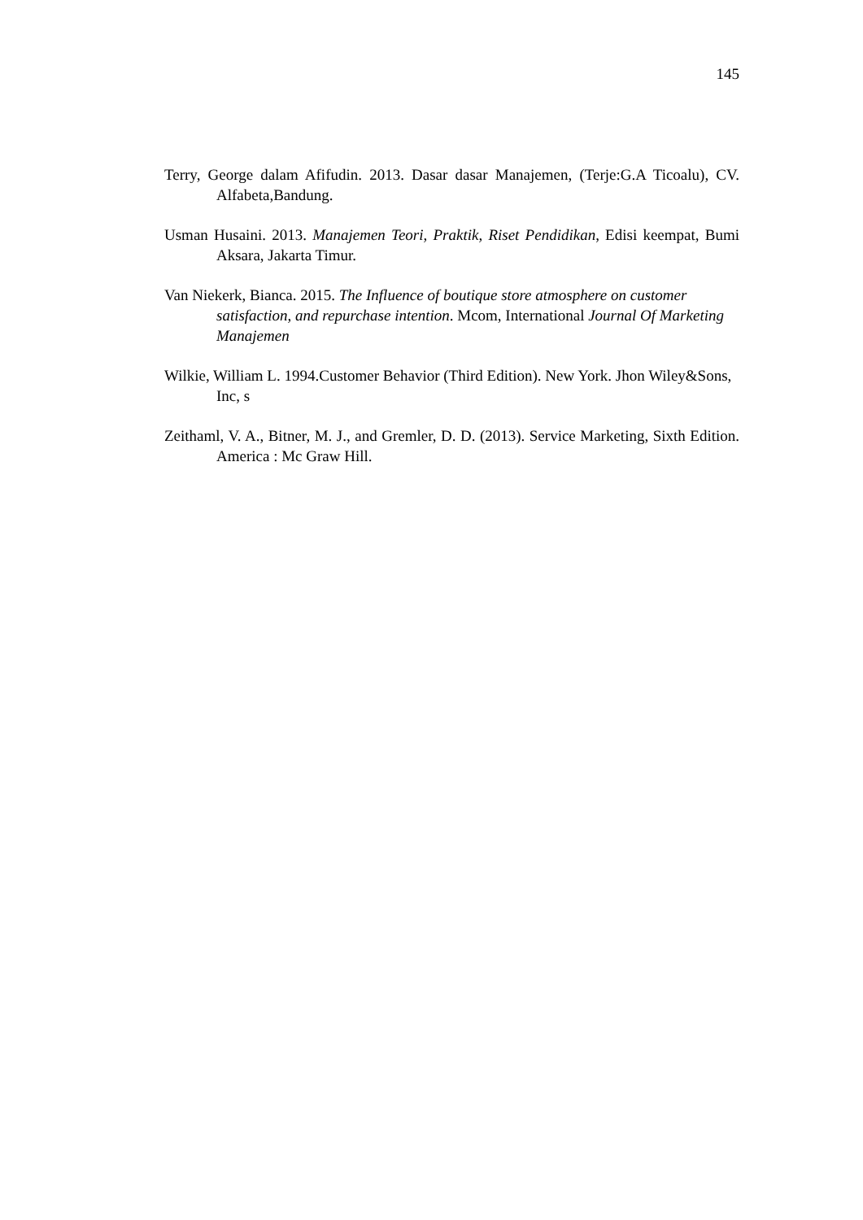145
Terry, George dalam Afifudin. 2013. Dasar dasar Manajemen, (Terje:G.A Ticoalu), CV. Alfabeta,Bandung.
Usman Husaini. 2013. Manajemen Teori, Praktik, Riset Pendidikan, Edisi keempat, Bumi Aksara, Jakarta Timur.
Van Niekerk, Bianca. 2015. The Influence of boutique store atmosphere on customer satisfaction, and repurchase intention. Mcom, International Journal Of Marketing Manajemen
Wilkie, William L. 1994.Customer Behavior (Third Edition). New York. Jhon Wiley&Sons, Inc, s
Zeithaml, V. A., Bitner, M. J., and Gremler, D. D. (2013). Service Marketing, Sixth Edition. America : Mc Graw Hill.